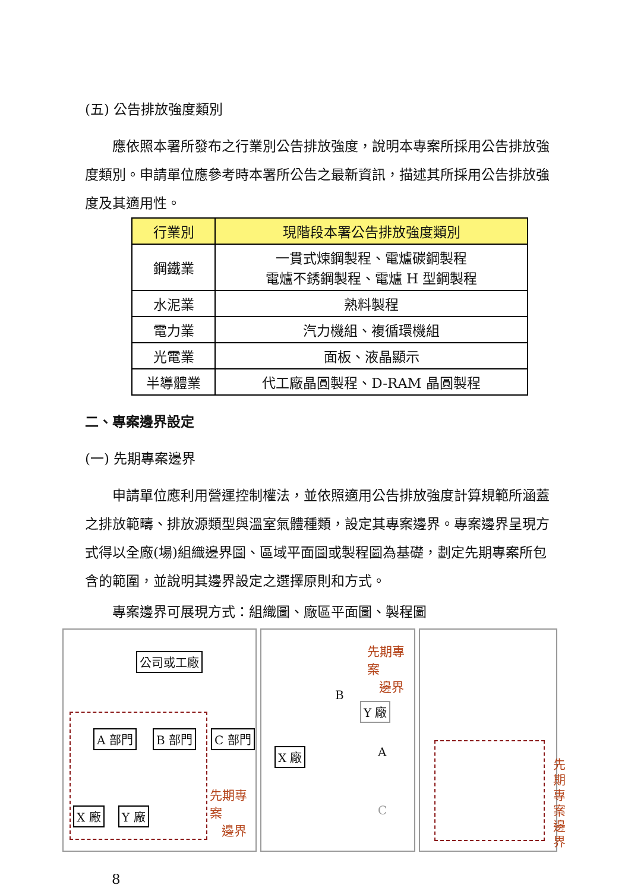(五) 公告排放強度類別
應依照本署所發布之行業別公告排放強度，說明本專案所採用公告排放強度類別。申請單位應參考時本署所公告之最新資訊，描述其所採用公告排放強度及其適用性。
| 行業別 | 現階段本署公告排放強度類別 |
| --- | --- |
| 鋼鐵業 | 一貫式煉鋼製程、電爐碳鋼製程 電爐不銹鋼製程、電爐 H 型鋼製程 |
| 水泥業 | 熟料製程 |
| 電力業 | 汽力機組、複循環機組 |
| 光電業 | 面板、液晶顯示 |
| 半導體業 | 代工廠晶圓製程、D-RAM 晶圓製程 |
二、專案邊界設定
(一) 先期專案邊界
申請單位應利用營運控制權法，並依照適用公告排放強度計算規範所涵蓋之排放範疇、排放源類型與溫室氣體種類，設定其專案邊界。專案邊界呈現方式得以全廠(場)組織邊界圖、區域平面圖或製程圖為基礎，劃定先期專案所包含的範圍，並說明其邊界設定之選擇原則和方式。
專案邊界可展現方式：組織圖、廠區平面圖、製程圖
公司或工廠
A 部門 B 部門 C 部門
X 廠 Y 廠
先期專案
邊界
先期專案
邊界
Y 廠
X 廠
B
A
C
先期專案邊界
8